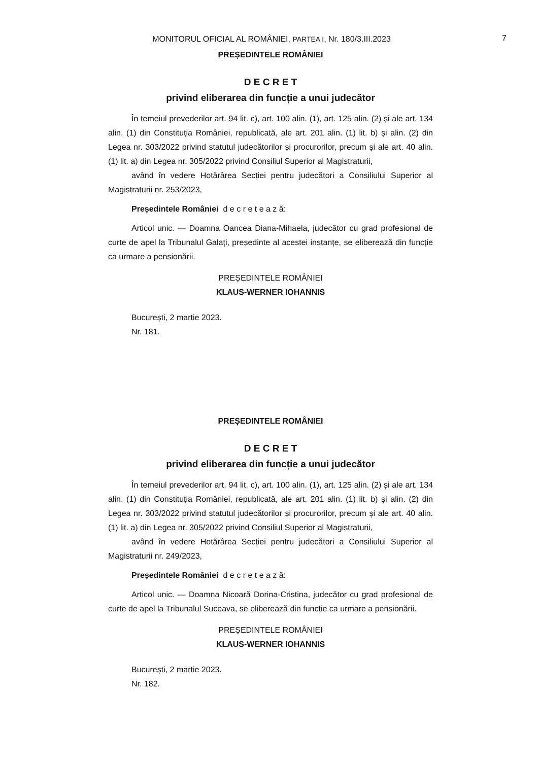MONITORUL OFICIAL AL ROMÂNIEI, PARTEA I, Nr. 180/3.III.2023
7
PREȘEDINTELE ROMÂNIEI
D E C R E T
privind eliberarea din funcție a unui judecător
În temeiul prevederilor art. 94 lit. c), art. 100 alin. (1), art. 125 alin. (2) și ale art. 134 alin. (1) din Constituția României, republicată, ale art. 201 alin. (1) lit. b) și alin. (2) din Legea nr. 303/2022 privind statutul judecătorilor și procurorilor, precum și ale art. 40 alin. (1) lit. a) din Legea nr. 305/2022 privind Consiliul Superior al Magistraturii,
având în vedere Hotărârea Secției pentru judecători a Consiliului Superior al Magistraturii nr. 253/2023,
Președintele României d e c r e t e a z ă:
Articol unic. — Doamna Oancea Diana-Mihaela, judecător cu grad profesional de curte de apel la Tribunalul Galați, președinte al acestei instanțe, se eliberează din funcție ca urmare a pensionării.
PREȘEDINTELE ROMÂNIEI
KLAUS-WERNER IOHANNIS
București, 2 martie 2023.
Nr. 181.
PREȘEDINTELE ROMÂNIEI
D E C R E T
privind eliberarea din funcție a unui judecător
În temeiul prevederilor art. 94 lit. c), art. 100 alin. (1), art. 125 alin. (2) și ale art. 134 alin. (1) din Constituția României, republicată, ale art. 201 alin. (1) lit. b) și alin. (2) din Legea nr. 303/2022 privind statutul judecătorilor și procurorilor, precum și ale art. 40 alin. (1) lit. a) din Legea nr. 305/2022 privind Consiliul Superior al Magistraturii,
având în vedere Hotărârea Secției pentru judecători a Consiliului Superior al Magistraturii nr. 249/2023,
Președintele României d e c r e t e a z ă:
Articol unic. — Doamna Nicoară Dorina-Cristina, judecător cu grad profesional de curte de apel la Tribunalul Suceava, se eliberează din funcție ca urmare a pensionării.
PREȘEDINTELE ROMÂNIEI
KLAUS-WERNER IOHANNIS
București, 2 martie 2023.
Nr. 182.